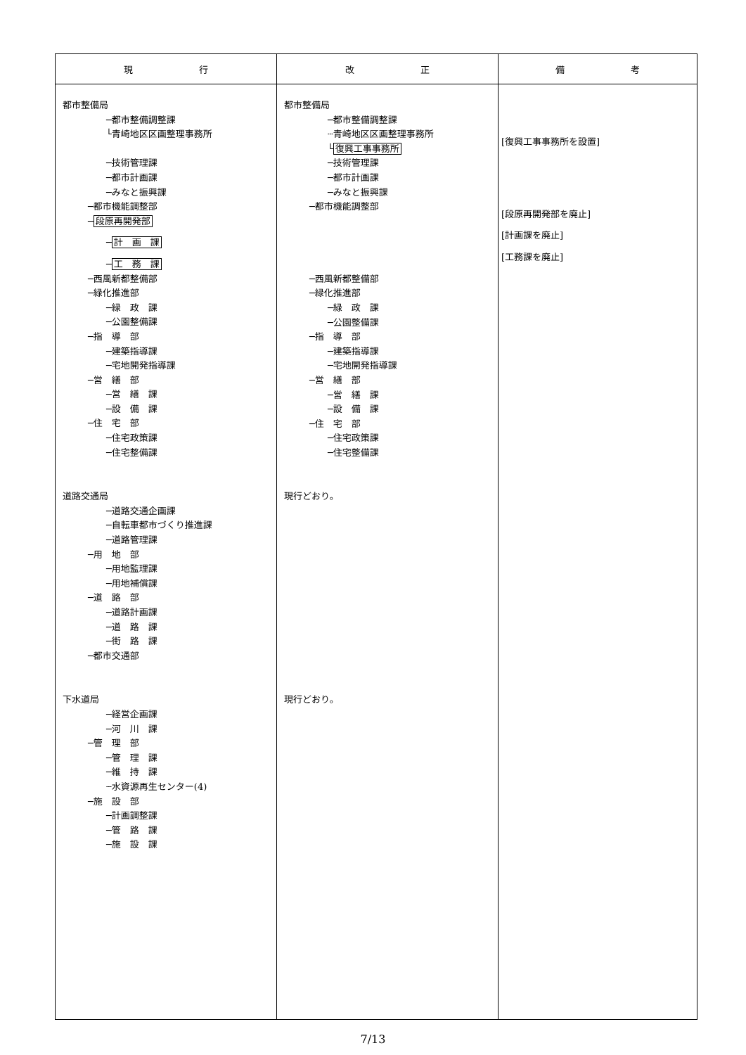| 現 行 | 改 正 | 備 考 |
| --- | --- | --- |
| 都市整備局 ─都市整備調整課 └青崎地区区画整理事務所 ─技術管理課 ─都市計画課 ─みなと振興課 ─都市機能調整部 ─ 段原再開発部 ─ 計 画 課 ─ 工 務 課 ─西風新都整備部 ─緑化推進部 ─緑 政 課 ─公園整備課 ─指 導 部 ─建築指導課 ─宅地開発指導課 ─営 繕 部 ─営 繕 課 ─設 備 課 ─住 宅 部 ─住宅政策課 ─住宅整備課 道路交通局 ─道路交通企画課 ─自転車都市づくり推進課 ─道路管理課 ─用 地 部 ─用地監理課 ─用地補償課 ─道 路 部 ─道路計画課 ─道 路 課 ─街 路 課 ─都市交通部 下水道局 ─経営企画課 ─河 川 課 ─管 理 部 ─管 理 課 ─維 持 課 ┄水資源再生センター(4) ─施 設 部 ─計画調整課 ─管 路 課 ─施 設 課 | 都市整備局 ─都市整備調整課 ┄青崎地区区画整理事務所 └ 復興工事事務所 ─技術管理課 ─都市計画課 ─みなと振興課 ─都市機能調整部 ─西風新都整備部 ─緑化推進部 ─緑 政 課 ─公園整備課 ─指 導 部 ─建築指導課 ─宅地開発指導課 ─営 繕 部 ─営 繕 課 ─設 備 課 ─住 宅 部 ─住宅政策課 ─住宅整備課 現行どおり。 現行どおり。 | [復興工事事務所を設置] [段原再開発部を廃止] [計画課を廃止] [工務課を廃止] |
7/13